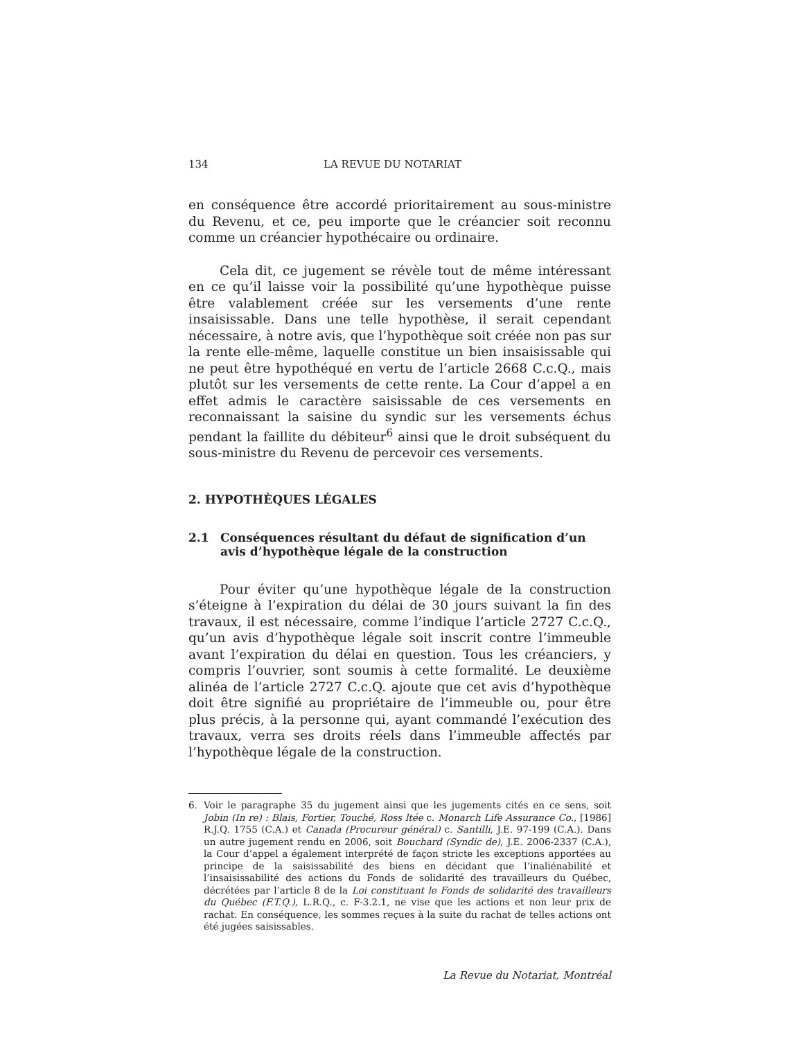134 LA REVUE DU NOTARIAT
en conséquence être accordé prioritairement au sous-ministre du Revenu, et ce, peu importe que le créancier soit reconnu comme un créancier hypothécaire ou ordinaire.
Cela dit, ce jugement se révèle tout de même intéressant en ce qu’il laisse voir la possibilité qu’une hypothèque puisse être valablement créée sur les versements d’une rente insaisissable. Dans une telle hypothèse, il serait cependant nécessaire, à notre avis, que l’hypothèque soit créée non pas sur la rente elle-même, laquelle constitue un bien insaisissable qui ne peut être hypothéqué en vertu de l’article 2668 C.c.Q., mais plutôt sur les versements de cette rente. La Cour d’appel a en effet admis le caractère saisissable de ces versements en reconnaissant la saisine du syndic sur les versements échus pendant la faillite du débiteur<sup>6</sup> ainsi que le droit subséquent du sous-ministre du Revenu de percevoir ces versements.
2. HYPOTHÈQUES LÉGALES
2.1 Conséquences résultant du défaut de signification d’un avis d’hypothèque légale de la construction
Pour éviter qu’une hypothèque légale de la construction s’éteigne à l’expiration du délai de 30 jours suivant la fin des travaux, il est nécessaire, comme l’indique l’article 2727 C.c.Q., qu’un avis d’hypothèque légale soit inscrit contre l’immeuble avant l’expiration du délai en question. Tous les créanciers, y compris l’ouvrier, sont soumis à cette formalité. Le deuxième alinéa de l’article 2727 C.c.Q. ajoute que cet avis d’hypothèque doit être signifié au propriétaire de l’immeuble ou, pour être plus précis, à la personne qui, ayant commandé l’exécution des travaux, verra ses droits réels dans l’immeuble affectés par l’hypothèque légale de la construction.
6. Voir le paragraphe 35 du jugement ainsi que les jugements cités en ce sens, soit Jobin (In re) : Blais, Fortier, Touché, Ross ltée c. Monarch Life Assurance Co., [1986] R.J.Q. 1755 (C.A.) et Canada (Procureur général) c. Santilli, J.E. 97-199 (C.A.). Dans un autre jugement rendu en 2006, soit Bouchard (Syndic de), J.E. 2006-2337 (C.A.), la Cour d’appel a également interprété de façon stricte les exceptions apportées au principe de la saisissabilité des biens en décidant que l’inaliénabilité et l’insaisissabilité des actions du Fonds de solidarité des travailleurs du Québec, décrétées par l’article 8 de la Loi constituant le Fonds de solidarité des travailleurs du Québec (F.T.Q.), L.R.Q., c. F-3.2.1, ne vise que les actions et non leur prix de rachat. En conséquence, les sommes reçues à la suite du rachat de telles actions ont été jugées saisissables.
La Revue du Notariat, Montréal